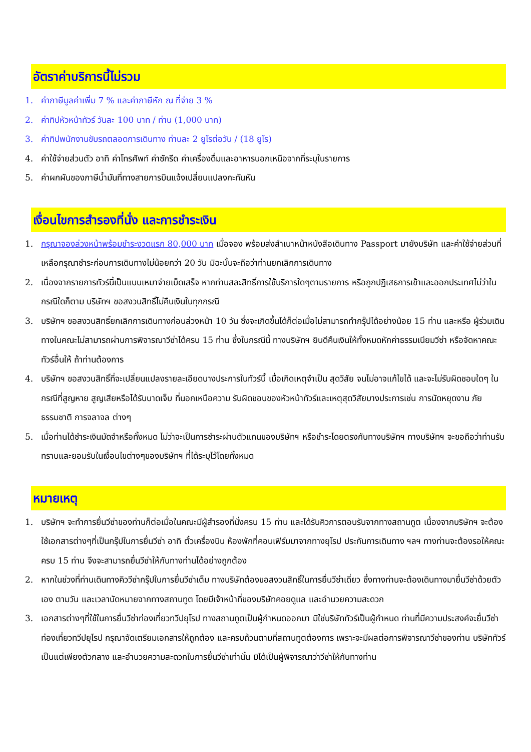อัตราค่าบริการนี้ไม่รวม
1. ค่าภาษีมูลค่าเพิ่ม 7 % และค่าภาษีหัก ณ ที่จ่าย 3 %
2. ค่าทิปหัวหน้าทัวร์ วันละ 100 บาท / ท่าน (1,000 บาท)
3. ค่าทิปพนักงานขับรถตลอดการเดินทาง ท่านละ 2 ยูโรต่อวัน / (18 ยูโร)
4. ค่าใช้จ่ายส่วนตัว อาทิ ค่าโทรศัพท์ ค่าซักรีด ค่าเครื่องดื่มและอาหารนอกเหนือจากที่ระบุในรายการ
5. ค่าผกผันของภาษีน้ำมันที่ทางสายการบินแจ้งเปลี่ยนแปลงกะทันหัน
เงื่อนไขการสำรองที่นั่ง และการชำระเงิน
1. กรุณาจองล่วงหน้าพร้อมชำระงวดแรก 80,000 บาท เมื่อจอง พร้อมส่งสำเนาหน้าหนังสือเดินทาง Passport มายังบริษัท และค่าใช้จ่ายส่วนที่เหลือกรุณาชำระก่อนการเดินทางไม่น้อยกว่า 20 วัน มิฉะนั้นจะถือว่าท่านยกเลิกการเดินทาง
2. เนื่องจากรายการทัวร์นี้เป็นแบบเหมาจ่ายเบ็ดเสร็จ หากท่านสละสิทธิ์การใช้บริการใดๆตามรายการ หรือถูกปฏิเสธการเข้าและออกประเทศไม่ว่าในกรณีใดก็ตาม บริษัทฯ ขอสงวนสิทธิ์ไม่คืนเงินในทุกกรณี
3. บริษัทฯ ขอสงวนสิทธิ์ยกเลิกการเดินทางก่อนล่วงหน้า 10 วัน ซึ่งจะเกิดขึ้นได้ก็ต่อเมื่อไม่สามารถทำกรุ๊ปได้อย่างน้อย 15 ท่าน และหรือ ผู้ร่วมเดินทางในคณะไม่สามารถผ่านการพิจารณาวีซ่าได้ครบ 15 ท่าน ซึ่งในกรณีนี้ ทางบริษัทฯ ยินดีคืนเงินให้ทั้งหมดหักค่าธรรมเนียมวีซ่า หรือจัดหาคณะทัวร์อื่นให้ ถ้าท่านต้องการ
4. บริษัทฯ ขอสงวนสิทธิ์ที่จะเปลี่ยนแปลงรายละเอียดบางประการในทัวร์นี้ เมื่อเกิดเหตุจำเป็น สุดวิสัย จนไม่อาจแก้ไขได้ และจะไม่รับผิดชอบใดๆ ในกรณีที่สูญหาย สูญเสียหรือได้รับบาดเจ็บ ที่นอกเหนือความ รับผิดชอบของหัวหน้าทัวร์และเหตุสุดวิสัยบางประการเช่น การนัดหยุดงาน ภัยธรรมชาติ การจลาจล ต่างๆ
5. เมื่อท่านได้ชำระเงินมัดจำหรือทั้งหมด ไม่ว่าจะเป็นการชำระผ่านตัวแทนของบริษัทฯ หรือชำระโดยตรงกับทางบริษัทฯ ทางบริษัทฯ จะขอถือว่าท่านรับทราบและยอมรับในเงื่อนไขต่างๆของบริษัทฯ ที่ได้ระบุไว้โดยทั้งหมด
หมายเหตุ
1. บริษัทฯ จะทำการยื่นวีซ่าของท่านก็ต่อเมื่อในคณะมีผู้สำรองที่นั่งครบ 15 ท่าน และได้รับคิวการตอบรับจากทางสถานทูต เนื่องจากบริษัทฯ จะต้องใช้เอกสารต่างๆที่เป็นกรุ๊ปในการยื่นวีซ่า อาทิ ตั๋วเครื่องบิน ห้องพักที่คอนเฟิร์มมาจากทางยุโรป ประกันการเดินทาง ฯลฯ ทางท่านจะต้องรอให้คณะครบ 15 ท่าน จึงจะสามารถยื่นวีซ่าให้กับทางท่านได้อย่างถูกต้อง
2. หากในช่วงที่ท่านเดินทางคิววีซ่ากรุ๊ปในการยื่นวีซ่าเต็ม ทางบริษัทต้องขอสงวนสิทธิ์ในการยื่นวีซ่าเดี่ยว ซึ่งทางท่านจะต้องเดินทางมายื่นวีซ่าด้วยตัวเอง ตามวัน และเวลานัดหมายจากทางสถานทูต โดยมีเจ้าหน้าที่ของบริษัทคอยดูแล และอำนวยความสะดวก
3. เอกสารต่างๆที่ใช้ในการยื่นวีซ่าท่องเที่ยวทวีปยุโรป ทางสถานทูตเป็นผู้กำหนดออกมา มิใช่บริษัททัวร์เป็นผู้กำหนด ท่านที่มีความประสงค์จะยื่นวีซ่าท่องเที่ยวทวีปยุโรป กรุณาจัดเตรียมเอกสารให้ถูกต้อง และครบถ้วนตามที่สถานทูตต้องการ เพราะจะมีผลต่อการพิจารณาวีซ่าของท่าน บริษัททัวร์เป็นแต่เพียงตัวกลาง และอำนวยความสะดวกในการยื่นวีซ่าเท่านั้น มิได้เป็นผู้พิจารณาว่าวีซ่าให้กับทางท่าน